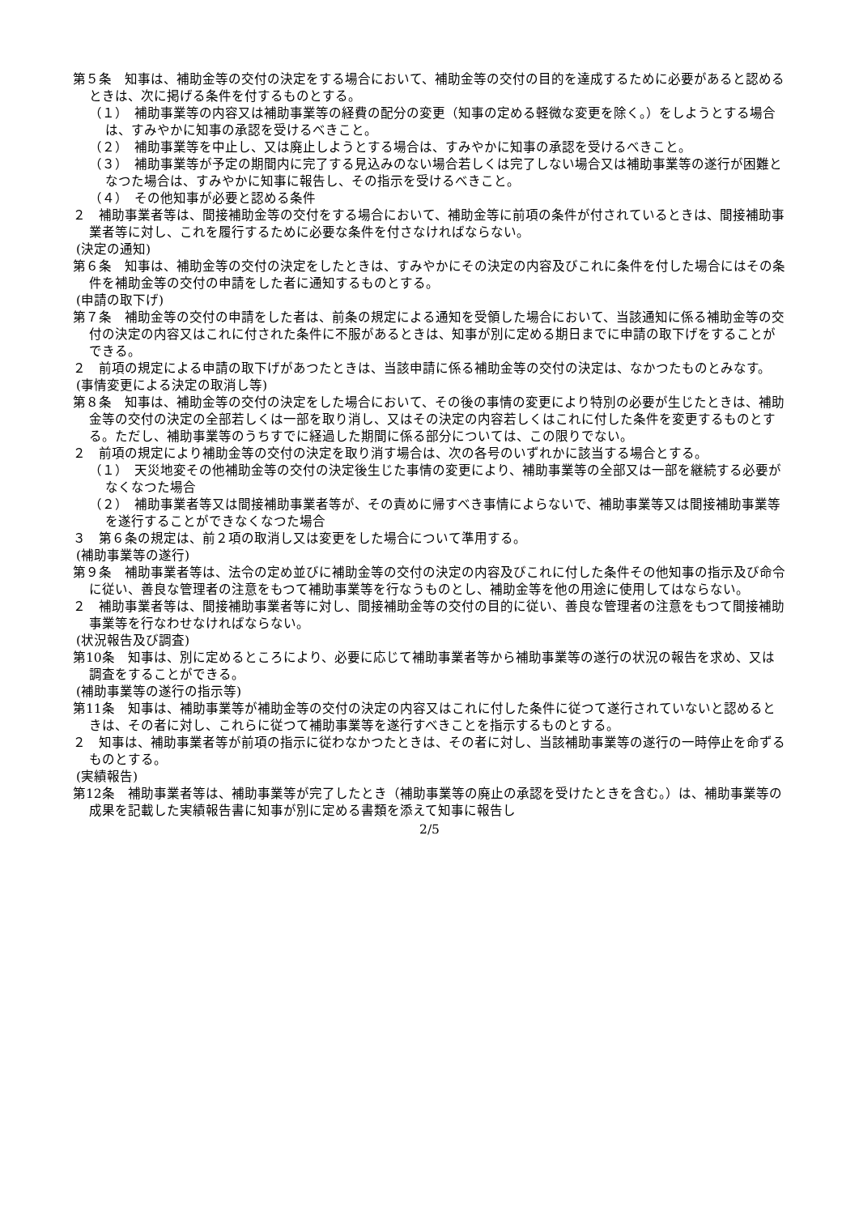第５条　知事は、補助金等の交付の決定をする場合において、補助金等の交付の目的を達成するために必要があると認めるときは、次に掲げる条件を付するものとする。
（１）　補助事業等の内容又は補助事業等の経費の配分の変更（知事の定める軽微な変更を除く。）をしようとする場合は、すみやかに知事の承認を受けるべきこと。
（２）　補助事業等を中止し、又は廃止しようとする場合は、すみやかに知事の承認を受けるべきこと。
（３）　補助事業等が予定の期間内に完了する見込みのない場合若しくは完了しない場合又は補助事業等の遂行が困難となつた場合は、すみやかに知事に報告し、その指示を受けるべきこと。
（４）　その他知事が必要と認める条件
２　補助事業者等は、間接補助金等の交付をする場合において、補助金等に前項の条件が付されているときは、間接補助事業者等に対し、これを履行するために必要な条件を付さなければならない。
(決定の通知)
第６条　知事は、補助金等の交付の決定をしたときは、すみやかにその決定の内容及びこれに条件を付した場合にはその条件を補助金等の交付の申請をした者に通知するものとする。
(申請の取下げ)
第７条　補助金等の交付の申請をした者は、前条の規定による通知を受領した場合において、当該通知に係る補助金等の交付の決定の内容又はこれに付された条件に不服があるときは、知事が別に定める期日までに申請の取下げをすることができる。
２　前項の規定による申請の取下げがあつたときは、当該申請に係る補助金等の交付の決定は、なかつたものとみなす。
(事情変更による決定の取消し等)
第８条　知事は、補助金等の交付の決定をした場合において、その後の事情の変更により特別の必要が生じたときは、補助金等の交付の決定の全部若しくは一部を取り消し、又はその決定の内容若しくはこれに付した条件を変更するものとする。ただし、補助事業等のうちすでに経過した期間に係る部分については、この限りでない。
２　前項の規定により補助金等の交付の決定を取り消す場合は、次の各号のいずれかに該当する場合とする。
（１）　天災地変その他補助金等の交付の決定後生じた事情の変更により、補助事業等の全部又は一部を継続する必要がなくなつた場合
（２）　補助事業者等又は間接補助事業者等が、その責めに帰すべき事情によらないで、補助事業等又は間接補助事業等を遂行することができなくなつた場合
３　第６条の規定は、前２項の取消し又は変更をした場合について準用する。
(補助事業等の遂行)
第９条　補助事業者等は、法令の定め並びに補助金等の交付の決定の内容及びこれに付した条件その他知事の指示及び命令に従い、善良な管理者の注意をもつて補助事業等を行なうものとし、補助金等を他の用途に使用してはならない。
２　補助事業者等は、間接補助事業者等に対し、間接補助金等の交付の目的に従い、善良な管理者の注意をもつて間接補助事業等を行なわせなければならない。
(状況報告及び調査)
第10条　知事は、別に定めるところにより、必要に応じて補助事業者等から補助事業等の遂行の状況の報告を求め、又は調査をすることができる。
(補助事業等の遂行の指示等)
第11条　知事は、補助事業等が補助金等の交付の決定の内容又はこれに付した条件に従つて遂行されていないと認めるときは、その者に対し、これらに従つて補助事業等を遂行すべきことを指示するものとする。
２　知事は、補助事業者等が前項の指示に従わなかつたときは、その者に対し、当該補助事業等の遂行の一時停止を命ずるものとする。
(実績報告)
第12条　補助事業者等は、補助事業等が完了したとき（補助事業等の廃止の承認を受けたときを含む。）は、補助事業等の成果を記載した実績報告書に知事が別に定める書類を添えて知事に報告し
2/5